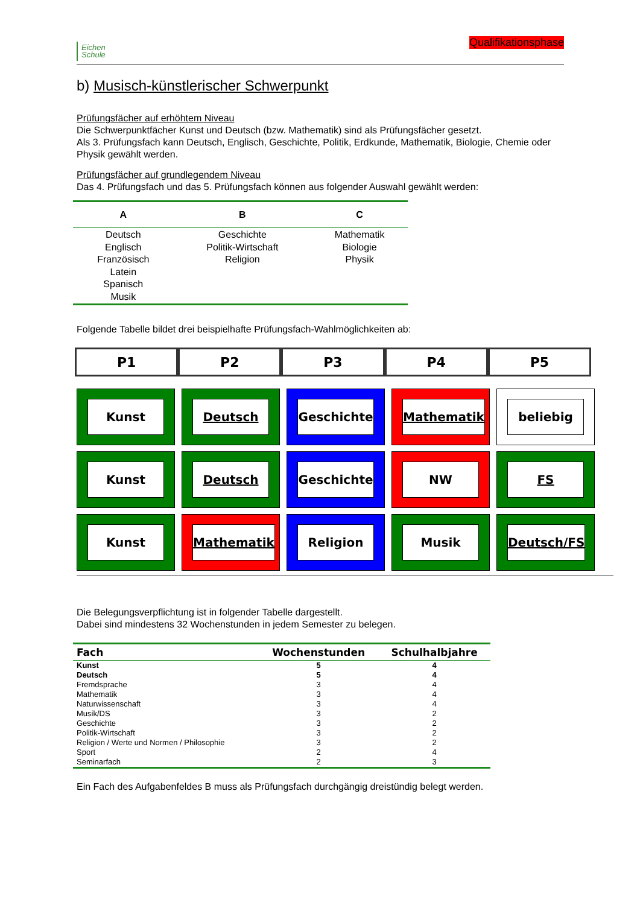Eichen
Schule
Qualifikationsphase
b) Musisch-künstlerischer Schwerpunkt
Prüfungsfächer auf erhöhtem Niveau
Die Schwerpunktfächer Kunst und Deutsch (bzw. Mathematik) sind als Prüfungsfächer gesetzt.
Als 3. Prüfungsfach kann Deutsch, Englisch, Geschichte, Politik, Erdkunde, Mathematik, Biologie, Chemie oder Physik gewählt werden.
Prüfungsfächer auf grundlegendem Niveau
Das 4. Prüfungsfach und das 5. Prüfungsfach können aus folgender Auswahl gewählt werden:
| A | B | C |
| --- | --- | --- |
| Deutsch Englisch Französisch Latein Spanisch Musik | Geschichte Politik-Wirtschaft Religion | Mathematik Biologie Physik |
Folgende Tabelle bildet drei beispielhafte Prüfungsfach-Wahlmöglichkeiten ab:
| P1 | P2 | P3 | P4 | P5 |
| --- | --- | --- | --- | --- |
Kunst
Deutsch
Geschichte
Mathematik
beliebig
Kunst
Deutsch
Geschichte
NW
FS
Kunst
Mathematik
Religion
Musik
Deutsch/FS
Die Belegungsverpflichtung ist in folgender Tabelle dargestellt.
Dabei sind mindestens 32 Wochenstunden in jedem Semester zu belegen.
| Fach | Wochenstunden | Schulhalbjahre |
| --- | --- | --- |
| Kunst | 5 | 4 |
| Deutsch | 5 | 4 |
| Fremdsprache | 3 | 4 |
| Mathematik | 3 | 4 |
| Naturwissenschaft | 3 | 4 |
| Musik/DS | 3 | 2 |
| Geschichte | 3 | 2 |
| Politik-Wirtschaft | 3 | 2 |
| Religion / Werte und Normen / Philosophie | 3 | 2 |
| Sport | 2 | 4 |
| Seminarfach | 2 | 3 |
Ein Fach des Aufgabenfeldes B muss als Prüfungsfach durchgängig dreistündig belegt werden.